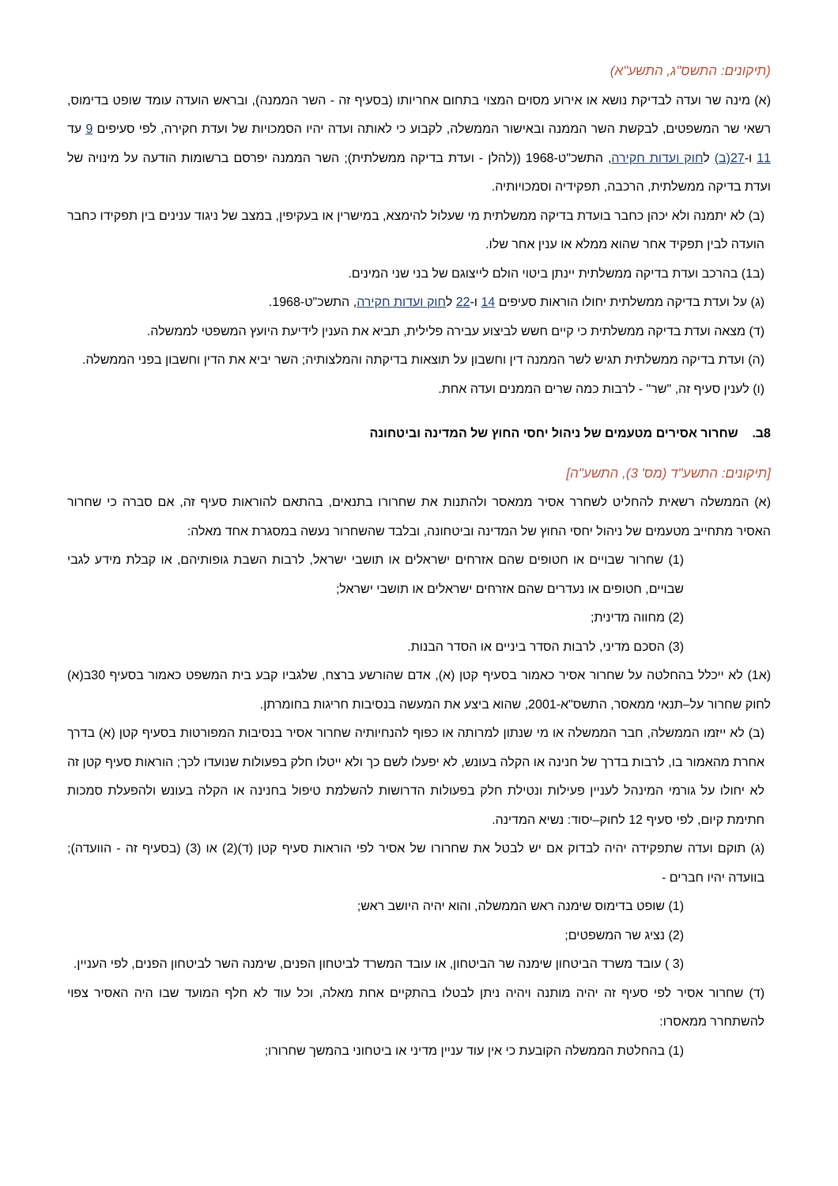(תיקונים: התשס"ג, התשע"א)
(א) מינה שר ועדה לבדיקת נושא או אירוע מסוים המצוי בתחום אחריותו (בסעיף זה - השר הממנה), ובראש הועדה עומד שופט בדימוס, רשאי שר המשפטים, לבקשת השר הממנה ובאישור הממשלה, לקבוע כי לאותה ועדה יהיו הסמכויות של ועדת חקירה, לפי סעיפים 9 עד 11 ו-27(ב) לחוק ועדות חקירה, התשכ"ט-1968 ((להלן - ועדת בדיקה ממשלתית); השר הממנה יפרסם ברשומות הודעה על מינויה של ועדת בדיקה ממשלתית, הרכבה, תפקידיה וסמכויותיה.
(ב) לא יתמנה ולא יכהן כחבר בועדת בדיקה ממשלתית מי שעלול להימצא, במישרין או בעקיפין, במצב של ניגוד ענינים בין תפקידו כחבר הועדה לבין תפקיד אחר שהוא ממלא או ענין אחר שלו.
(ב1) בהרכב ועדת בדיקה ממשלתית יינתן ביטוי הולם לייצוגם של בני שני המינים.
(ג) על ועדת בדיקה ממשלתית יחולו הוראות סעיפים 14 ו-22 לחוק ועדות חקירה, התשכ"ט-1968.
(ד) מצאה ועדת בדיקה ממשלתית כי קיים חשש לביצוע עבירה פלילית, תביא את הענין לידיעת היועץ המשפטי לממשלה.
(ה) ועדת בדיקה ממשלתית תגיש לשר הממנה דין וחשבון על תוצאות בדיקתה והמלצותיה; השר יביא את הדין וחשבון בפני הממשלה.
(ו) לענין סעיף זה, "שר" - לרבות כמה שרים הממנים ועדה אחת.
8ב. שחרור אסירים מטעמים של ניהול יחסי החוץ של המדינה וביטחונה
[תיקונים: התשע"ד (מס' 3), התשע"ה]
(א) הממשלה רשאית להחליט לשחרר אסיר ממאסר ולהתנות את שחרורו בתנאים, בהתאם להוראות סעיף זה, אם סברה כי שחרור האסיר מתחייב מטעמים של ניהול יחסי החוץ של המדינה וביטחונה, ובלבד שהשחרור נעשה במסגרת אחד מאלה:
(1) שחרור שבויים או חטופים שהם אזרחים ישראלים או תושבי ישראל, לרבות השבת גופותיהם, או קבלת מידע לגבי שבויים, חטופים או נעדרים שהם אזרחים ישראלים או תושבי ישראל;
(2) מחווה מדינית;
(3) הסכם מדיני, לרבות הסדר ביניים או הסדר הבנות.
(א1) לא ייכלל בהחלטה על שחרור אסיר כאמור בסעיף קטן (א), אדם שהורשע ברצח, שלגביו קבע בית המשפט כאמור בסעיף 30ב(א) לחוק שחרור על–תנאי ממאסר, התשס"א-2001, שהוא ביצע את המעשה בנסיבות חריגות בחומרתן.
(ב) לא ייזמו הממשלה, חבר הממשלה או מי שנתון למרותה או כפוף להנחיותיה שחרור אסיר בנסיבות המפורטות בסעיף קטן (א) בדרך אחרת מהאמור בו, לרבות בדרך של חנינה או הקלה בעונש, לא יפעלו לשם כך ולא ייטלו חלק בפעולות שנועדו לכך; הוראות סעיף קטן זה לא יחולו על גורמי המינהל לעניין פעילות ונטילת חלק בפעולות הדרושות להשלמת טיפול בחנינה או הקלה בעונש ולהפעלת סמכות חתימת קיום, לפי סעיף 12 לחוק–יסוד: נשיא המדינה.
(ג) תוקם ועדה שתפקידה יהיה לבדוק אם יש לבטל את שחרורו של אסיר לפי הוראות סעיף קטן (ד)(2) או (3) (בסעיף זה - הוועדה); בוועדה יהיו חברים -
(1) שופט בדימוס שימנה ראש הממשלה, והוא יהיה היושב ראש;
(2) נציג שר המשפטים;
(3 ) עובד משרד הביטחון שימנה שר הביטחון, או עובד המשרד לביטחון הפנים, שימנה השר לביטחון הפנים, לפי העניין.
(ד) שחרור אסיר לפי סעיף זה יהיה מותנה ויהיה ניתן לבטלו בהתקיים אחת מאלה, וכל עוד לא חלף המועד שבו היה האסיר צפוי להשתחרר ממאסרו:
(1) בהחלטת הממשלה הקובעת כי אין עוד עניין מדיני או ביטחוני בהמשך שחרורו;